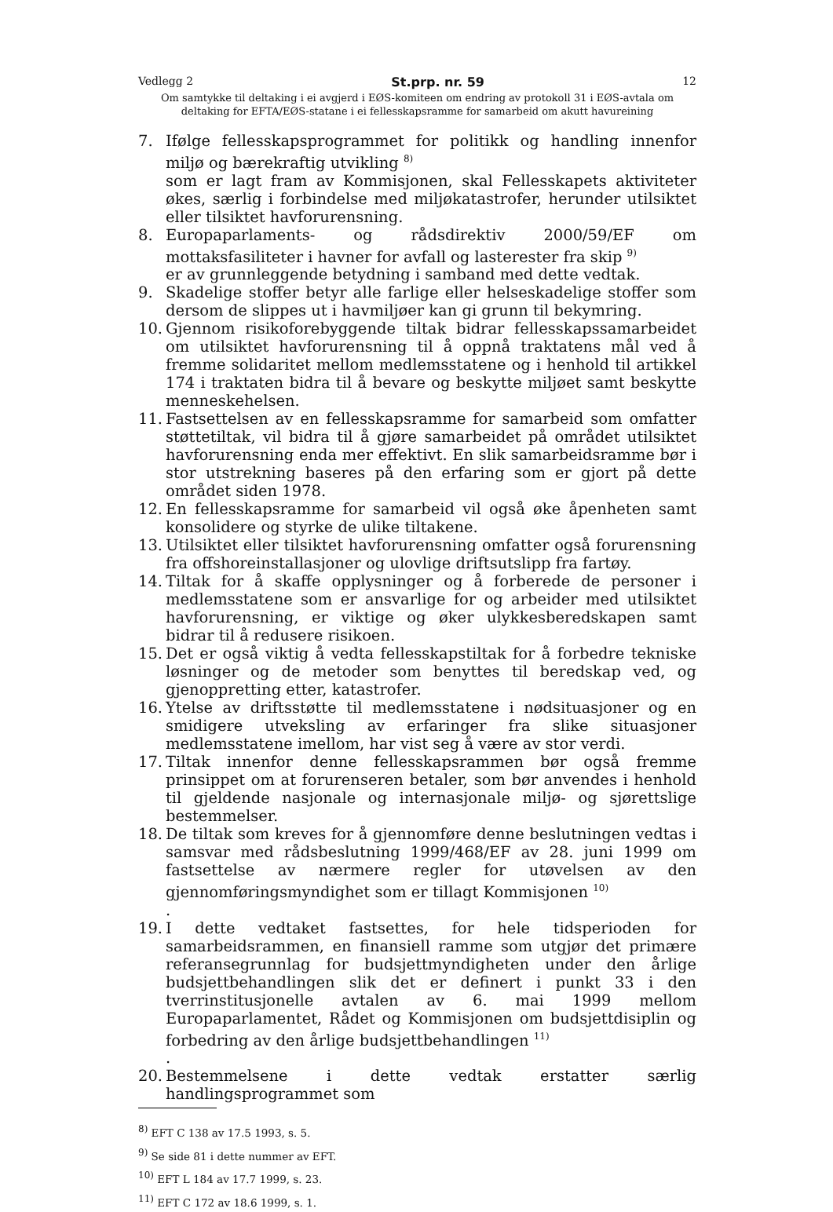Vedlegg 2 St.prp. nr. 59 12
Om samtykke til deltaking i ei avgjerd i EØS-komiteen om endring av protokoll 31 i EØS-avtala om deltaking for EFTA/EØS-statane i ei fellesskapsramme for samarbeid om akutt havureining
7. Ifølge fellesskapsprogrammet for politikk og handling innenfor miljø og bærekraftig utvikling <sup>8)</sup>
som er lagt fram av Kommisjonen, skal Fellesskapets aktiviteter økes, særlig i forbindelse med miljøkatastrofer, herunder utilsiktet eller tilsiktet havforurensning.
8. Europaparlaments- og rådsdirektiv 2000/59/EF om mottaksfasiliteter i havner for avfall og lasterester fra skip <sup>9)</sup>
er av grunnleggende betydning i samband med dette vedtak.
9. Skadelige stoffer betyr alle farlige eller helseskadelige stoffer som dersom de slippes ut i havmiljøer kan gi grunn til bekymring.
10.
Gjennom risikoforebyggende tiltak bidrar fellesskapssamarbeidet om utilsiktet havforurensning til å oppnå traktatens mål ved å fremme solidaritet mellom medlemsstatene og i henhold til artikkel 174 i traktaten bidra til å bevare og beskytte miljøet samt beskytte menneskehelsen.
11.
Fastsettelsen av en fellesskapsramme for samarbeid som omfatter støttetiltak, vil bidra til å gjøre samarbeidet på området utilsiktet havforurensning enda mer effektivt. En slik samarbeidsramme bør i stor utstrekning baseres på den erfaring som er gjort på dette området siden 1978.
12.
En fellesskapsramme for samarbeid vil også øke åpenheten samt konsolidere og styrke de ulike tiltakene.
13.
Utilsiktet eller tilsiktet havforurensning omfatter også forurensning fra offshoreinstallasjoner og ulovlige driftsutslipp fra fartøy.
14.
Tiltak for å skaffe opplysninger og å forberede de personer i medlemsstatene som er ansvarlige for og arbeider med utilsiktet havforurensning, er viktige og øker ulykkesberedskapen samt bidrar til å redusere risikoen.
15.
Det er også viktig å vedta fellesskapstiltak for å forbedre tekniske løsninger og de metoder som benyttes til beredskap ved, og gjenoppretting etter, katastrofer.
16.
Ytelse av driftsstøtte til medlemsstatene i nødsituasjoner og en smidigere utveksling av erfaringer fra slike situasjoner medlemsstatene imellom, har vist seg å være av stor verdi.
17.
Tiltak innenfor denne fellesskapsrammen bør også fremme prinsippet om at forurenseren betaler, som bør anvendes i henhold til gjeldende nasjonale og internasjonale miljø- og sjørettslige bestemmelser.
18.
De tiltak som kreves for å gjennomføre denne beslutningen vedtas i samsvar med rådsbeslutning 1999/468/EF av 28. juni 1999 om fastsettelse av nærmere regler for utøvelsen av den gjennomføringsmyndighet som er tillagt Kommisjonen <sup>10)</sup>
.
19.
I dette vedtaket fastsettes, for hele tidsperioden for samarbeidsrammen, en finansiell ramme som utgjør det primære referansegrunnlag for budsjettmyndigheten under den årlige budsjettbehandlingen slik det er definert i punkt 33 i den tverrinstitusjonelle avtalen av 6. mai 1999 mellom Europaparlamentet, Rådet og Kommisjonen om budsjettdisiplin og forbedring av den årlige budsjettbehandlingen <sup>11)</sup>
.
20.
Bestemmelsene i dette vedtak erstatter særlig handlingsprogrammet som
<sup>8)</sup> EFT C 138 av 17.5 1993, s. 5.
<sup>9)</sup> Se side 81 i dette nummer av EFT.
<sup>10)</sup> EFT L 184 av 17.7 1999, s. 23.
<sup>11)</sup> EFT C 172 av 18.6 1999, s. 1.